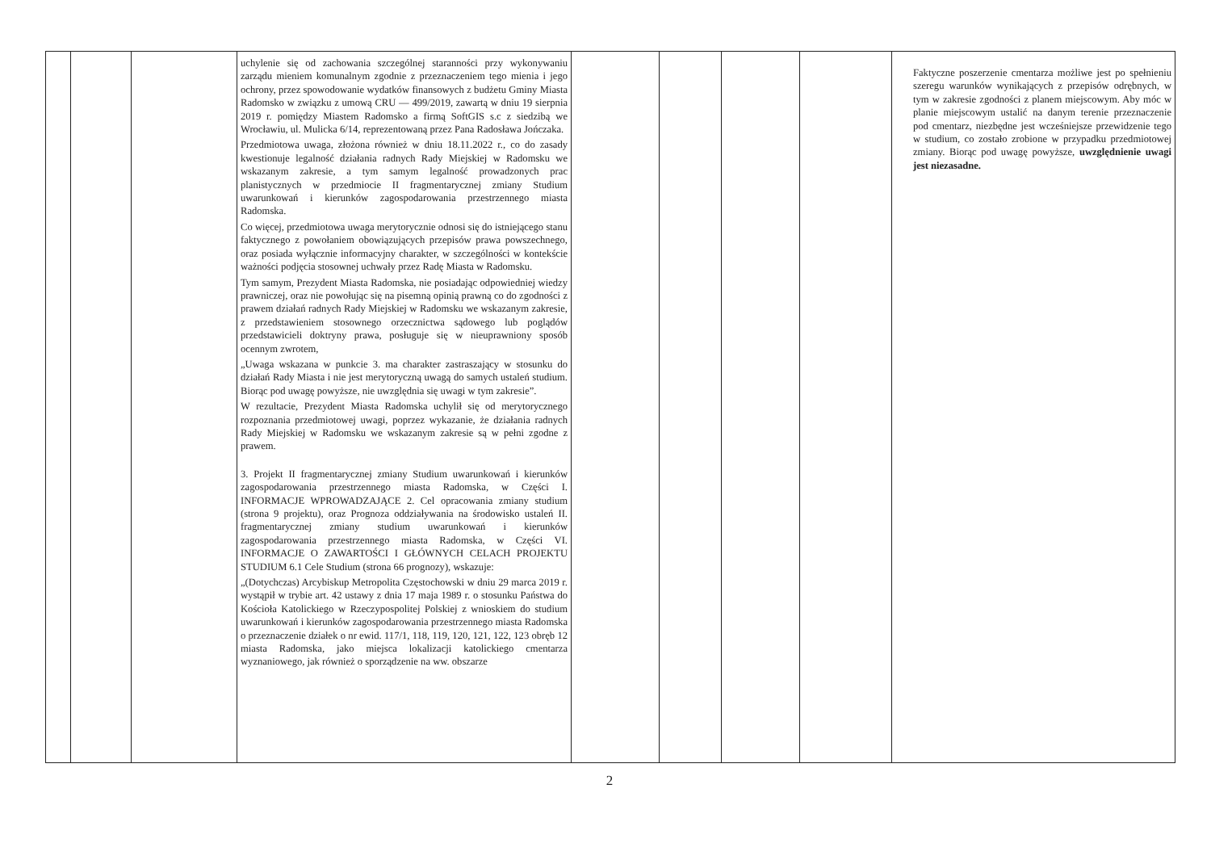| | | | uchylenie się od zachowania szczególnej staranności przy wykonywaniu zarządu mieniem komunalnym zgodnie z przeznaczeniem tego mienia i jego ochrony, przez spowodowanie wydatków finansowych z budżetu Gminy Miasta Radomsko w związku z umową CRU — 499/2019, zawartą w dniu 19 sierpnia 2019 r. pomiędzy Miastem Radomsko a firmą SoftGIS s.c z siedzibą we Wrocławiu, ul. Mulicka 6/14, reprezentowaną przez Pana Radosława Jończaka. Przedmiotowa uwaga, złożona również w dniu 18.11.2022 r., co do zasady kwestionuje legalność działania radnych Rady Miejskiej w Radomsku we wskazanym zakresie, a tym samym legalność prowadzonych prac planistycznych w przedmiocie II fragmentarycznej zmiany Studium uwarunkowań i kierunków zagospodarowania przestrzennego miasta Radomska. Co więcej, przedmiotowa uwaga merytorycznie odnosi się do istniejącego stanu faktycznego z powołaniem obowiązujących przepisów prawa powszechnego, oraz posiada wyłącznie informacyjny charakter, w szczególności w kontekście ważności podjęcia stosownej uchwały przez Radę Miasta w Radomsku. Tym samym, Prezydent Miasta Radomska, nie posiadając odpowiedniej wiedzy prawniczej, oraz nie powołując się na pisemną opinią prawną co do zgodności z prawem działań radnych Rady Miejskiej w Radomsku we wskazanym zakresie, z przedstawieniem stosownego orzecznictwa sądowego lub poglądów przedstawicieli doktryny prawa, posługuje się w nieuprawniony sposób ocennym zwrotem, „Uwaga wskazana w punkcie 3. ma charakter zastraszający w stosunku do działań Rady Miasta i nie jest merytoryczną uwagą do samych ustaleń studium. Biorąc pod uwagę powyższe, nie uwzględnia się uwagi w tym zakresie”. W rezultacie, Prezydent Miasta Radomska uchylił się od merytorycznego rozpoznania przedmiotowej uwagi, poprzez wykazanie, że działania radnych Rady Miejskiej w Radomsku we wskazanym zakresie są w pełni zgodne z prawem. 3. Projekt II fragmentarycznej zmiany Studium uwarunkowań i kierunków zagospodarowania przestrzennego miasta Radomska, w Części I. INFORMACJE WPROWADZAJĄCE 2. Cel opracowania zmiany studium (strona 9 projektu), oraz Prognoza oddziaływania na środowisko ustaleń II. fragmentarycznej zmiany studium uwarunkowań i kierunków zagospodarowania przestrzennego miasta Radomska, w Części VI. INFORMACJE O ZAWARTOŚCI I GŁÓWNYCH CELACH PROJEKTU STUDIUM 6.1 Cele Studium (strona 66 prognozy), wskazuje: „(Dotychczas) Arcybiskup Metropolita Częstochowski w dniu 29 marca 2019 r. wystąpił w trybie art. 42 ustawy z dnia 17 maja 1989 r. o stosunku Państwa do Kościoła Katolickiego w Rzeczypospolitej Polskiej z wnioskiem do studium uwarunkowań i kierunków zagospodarowania przestrzennego miasta Radomska o przeznaczenie działek o nr ewid. 117/1, 118, 119, 120, 121, 122, 123 obręb 12 miasta Radomska, jako miejsca lokalizacji katolickiego cmentarza wyznaniowego, jak również o sporządzenie na ww. obszarze | | | | | Faktyczne poszerzenie cmentarza możliwe jest po spełnieniu szeregu warunków wynikających z przepisów odrębnych, w tym w zakresie zgodności z planem miejscowym. Aby móc w planie miejscowym ustalić na danym terenie przeznaczenie pod cmentarz, niezbędne jest wcześniejsze przewidzenie tego w studium, co zostało zrobione w przypadku przedmiotowej zmiany. Biorąc pod uwagę powyższe, uwzględnienie uwagi jest niezasadne. |
2